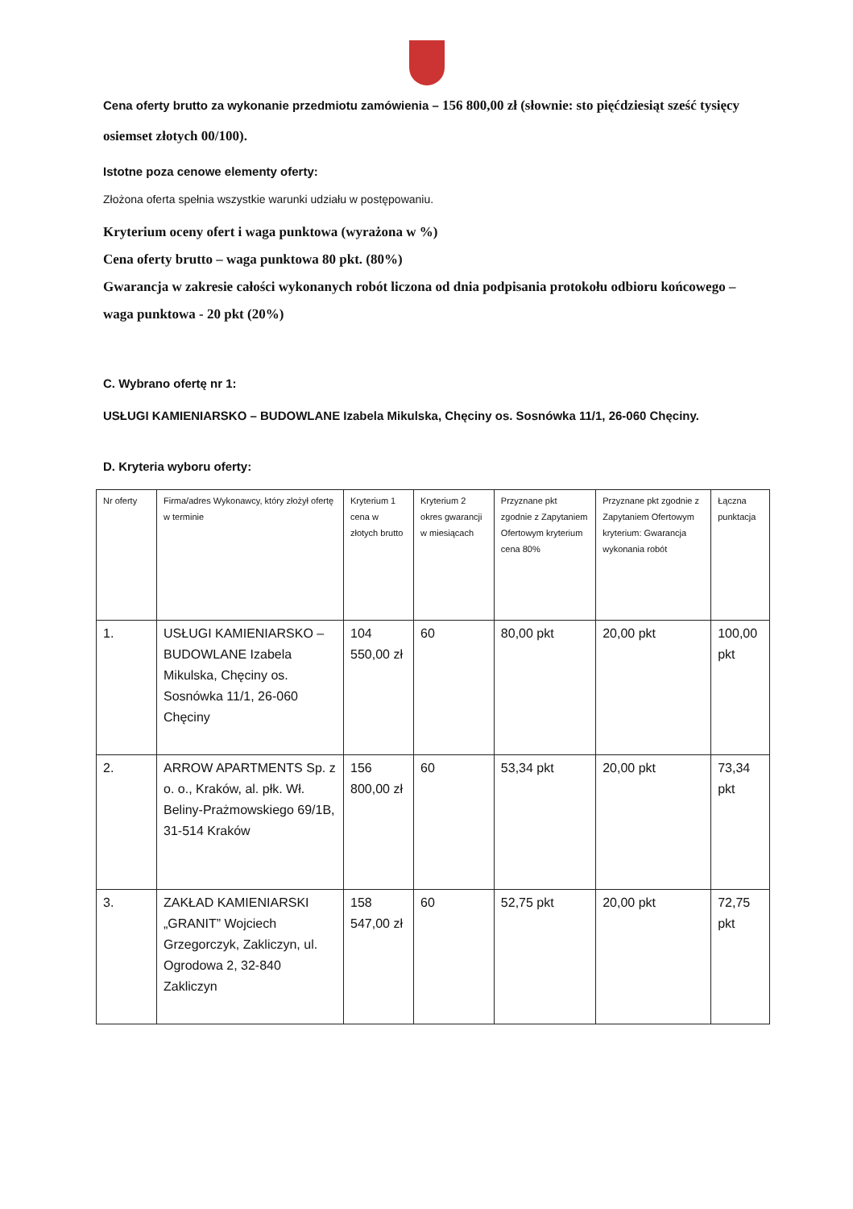Cena oferty brutto za wykonanie przedmiotu zamówienia – 156 800,00 zł (słownie: sto pięćdziesiąt sześć tysięcy osiemset złotych 00/100).
Istotne poza cenowe elementy oferty:
Złożona oferta spełnia wszystkie warunki udziału w postępowaniu.
Kryterium oceny ofert i waga punktowa (wyrażona w %)
Cena oferty brutto – waga punktowa 80 pkt. (80%)
Gwarancja w zakresie całości wykonanych robót liczona od dnia podpisania protokołu odbioru końcowego – waga punktowa - 20 pkt (20%)
C. Wybrano ofertę nr 1:
USŁUGI KAMIENIARSKO – BUDOWLANE Izabela Mikulska, Chęciny os. Sosnówka 11/1, 26-060 Chęciny.
D. Kryteria wyboru oferty:
| Nr oferty | Firma/adres Wykonawcy, który złożył ofertę w terminie | Kryterium 1 cena w złotych brutto | Kryterium 2 okres gwarancji w miesiącach | Przyznane pkt zgodnie z Zapytaniem Ofertowym kryterium cena 80% | Przyznane pkt zgodnie z Zapytaniem Ofertowym kryterium: Gwarancja wykonania robót | Łączna punktacja |
| --- | --- | --- | --- | --- | --- | --- |
| 1. | USŁUGI KAMIENIARSKO – BUDOWLANE Izabela Mikulska, Chęciny os. Sosnówka 11/1, 26-060 Chęciny | 104 550,00 zł | 60 | 80,00 pkt | 20,00 pkt | 100,00 pkt |
| 2. | ARROW APARTMENTS Sp. z o. o., Kraków, al. płk. Wł. Beliny-Prażmowskiego 69/1B, 31-514 Kraków | 156 800,00 zł | 60 | 53,34 pkt | 20,00 pkt | 73,34 pkt |
| 3. | ZAKŁAD KAMIENIARSKI „GRANIT” Wojciech Grzegorczyk, Zakliczyn, ul. Ogrodowa 2, 32-840 Zakliczyn | 158 547,00 zł | 60 | 52,75 pkt | 20,00 pkt | 72,75 pkt |